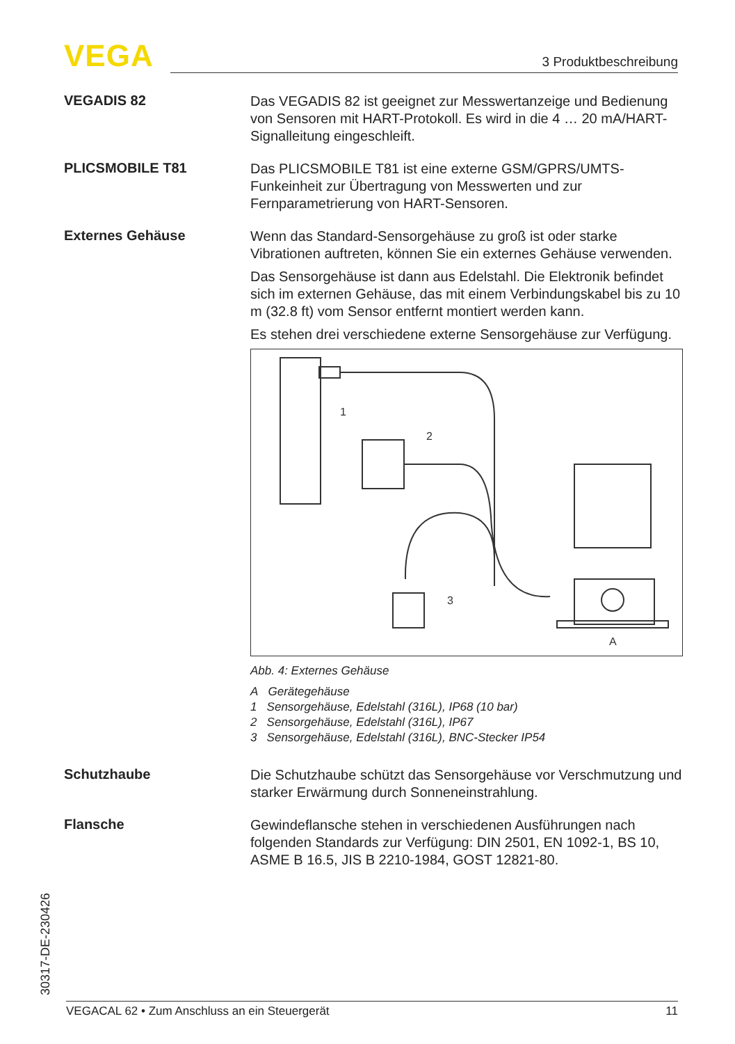VEGA 3 Produktbeschreibung
VEGADIS 82
Das VEGADIS 82 ist geeignet zur Messwertanzeige und Bedienung von Sensoren mit HART-Protokoll. Es wird in die 4 … 20 mA/HART-Signalleitung eingeschleift.
PLICSMOBILE T81
Das PLICSMOBILE T81 ist eine externe GSM/GPRS/UMTS-Funkeinheit zur Übertragung von Messwerten und zur Fernparametrierung von HART-Sensoren.
Externes Gehäuse
Wenn das Standard-Sensorgehäuse zu groß ist oder starke Vibrationen auftreten, können Sie ein externes Gehäuse verwenden.
Das Sensorgehäuse ist dann aus Edelstahl. Die Elektronik befindet sich im externen Gehäuse, das mit einem Verbindungskabel bis zu 10 m (32.8 ft) vom Sensor entfernt montiert werden kann.
Es stehen drei verschiedene externe Sensorgehäuse zur Verfügung.
1
2
3
A
Abb. 4: Externes Gehäuse
A Gerätegehäuse
1 Sensorgehäuse, Edelstahl (316L), IP68 (10 bar)
2 Sensorgehäuse, Edelstahl (316L), IP67
3 Sensorgehäuse, Edelstahl (316L), BNC-Stecker IP54
Schutzhaube
Die Schutzhaube schützt das Sensorgehäuse vor Verschmutzung und starker Erwärmung durch Sonneneinstrahlung.
Flansche
Gewindeflansche stehen in verschiedenen Ausführungen nach folgenden Standards zur Verfügung: DIN 2501, EN 1092-1, BS 10, ASME B 16.5, JIS B 2210-1984, GOST 12821-80.
30317-DE-230426 VEGACAL 62 • Zum Anschluss an ein Steuergerät 11